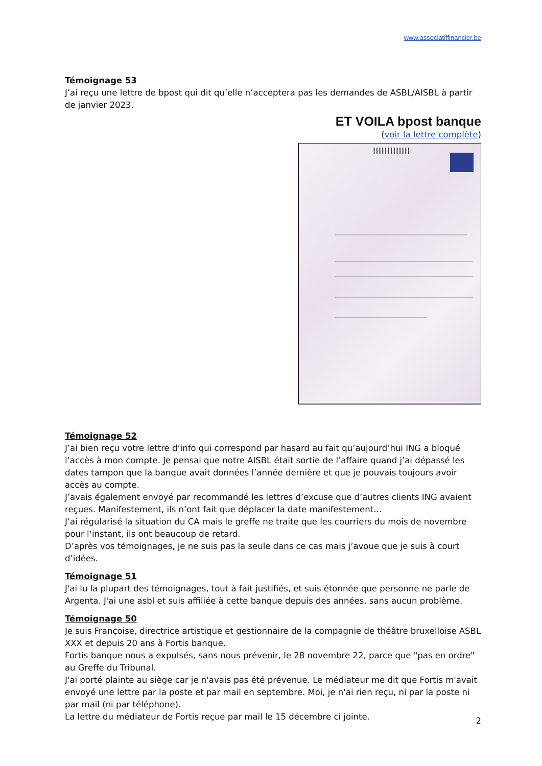www.associatiffinancier.be
Témoignage 53
J’ai reçu une lettre de bpost qui dit qu’elle n’acceptera pas les demandes de ASBL/AISBL à partir de janvier 2023.
ET VOILA bpost banque
(voir la lettre complète)
Témoignage 52
J’ai bien reçu votre lettre d’info qui correspond par hasard au fait qu’aujourd’hui ING a bloqué l’accès à mon compte. Je pensai que notre AISBL était sortie de l’affaire quand j’ai dépassé les dates tampon que la banque avait données l’année dernière et que je pouvais toujours avoir accès au compte.
J’avais également envoyé par recommandé les lettres d’excuse que d’autres clients ING avaient reçues. Manifestement, ils n’ont fait que déplacer la date manifestement…
J’ai régularisé la situation du CA mais le greffe ne traite que les courriers du mois de novembre pour l‘instant, ils ont beaucoup de retard.
D’après vos témoignages, je ne suis pas la seule dans ce cas mais j’avoue que je suis à court d’idées.
Témoignage 51
J'ai lu la plupart des témoignages, tout à fait justifiés, et suis étonnée que personne ne parle de Argenta. J'ai une asbl et suis affiliée à cette banque depuis des années, sans aucun problème.
Témoignage 50
Je suis Françoise, directrice artistique et gestionnaire de la compagnie de théâtre bruxelloise ASBL XXX et depuis 20 ans à Fortis banque.
Fortis banque nous a expulsés, sans nous prévenir, le 28 novembre 22, parce que "pas en ordre" au Greffe du Tribunal.
J'ai porté plainte au siège car je n'avais pas été prévenue. Le médiateur me dit que Fortis m'avait envoyé une lettre par la poste et par mail en septembre. Moi, je n'ai rien reçu, ni par la poste ni par mail (ni par téléphone).
La lettre du médiateur de Fortis reçue par mail le 15 décembre ci jointe.
2